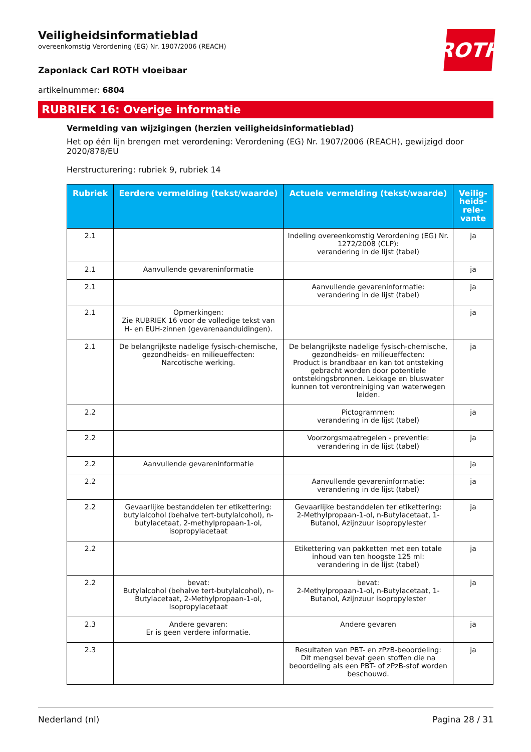ROTH
Veiligheidsinformatieblad
overeenkomstig Verordening (EG) Nr. 1907/2006 (REACH)
Zaponlack Carl ROTH vloeibaar
artikelnummer: 6804
RUBRIEK 16: Overige informatie
Vermelding van wijzigingen (herzien veiligheidsinformatieblad)
Het op één lijn brengen met verordening: Verordening (EG) Nr. 1907/2006 (REACH), gewijzigd door 2020/878/EU
Herstructurering: rubriek 9, rubriek 14
| Rubriek | Eerdere vermelding (tekst/waarde) | Actuele vermelding (tekst/waarde) | Veilig-heids-rele-vante |
| --- | --- | --- | --- |
| 2.1 | | Indeling overeenkomstig Verordening (EG) Nr. 1272/2008 (CLP): verandering in de lijst (tabel) | ja |
| 2.1 | Aanvullende gevareninformatie | | ja |
| 2.1 | | Aanvullende gevareninformatie: verandering in de lijst (tabel) | ja |
| 2.1 | Opmerkingen: Zie RUBRIEK 16 voor de volledige tekst van H- en EUH-zinnen (gevarenaanduidingen). | | ja |
| 2.1 | De belangrijkste nadelige fysisch-chemische, gezondheids- en milieueffecten: Narcotische werking. | De belangrijkste nadelige fysisch-chemische, gezondheids- en milieueffecten: Product is brandbaar en kan tot ontsteking gebracht worden door potentiele ontstekingsbronnen. Lekkage en bluswater kunnen tot verontreiniging van waterwegen leiden. | ja |
| 2.2 | | Pictogrammen: verandering in de lijst (tabel) | ja |
| 2.2 | | Voorzorgsmaatregelen - preventie: verandering in de lijst (tabel) | ja |
| 2.2 | Aanvullende gevareninformatie | | ja |
| 2.2 | | Aanvullende gevareninformatie: verandering in de lijst (tabel) | ja |
| 2.2 | Gevaarlijke bestanddelen ter etikettering: butylalcohol (behalve tert-butylalcohol), n-butylacetaat, 2-methylpropaan-1-ol, isopropylacetaat | Gevaarlijke bestanddelen ter etikettering: 2-Methylpropaan-1-ol, n-Butylacetaat, 1-Butanol, Azijnzuur isopropylester | ja |
| 2.2 | | Etikettering van pakketten met een totale inhoud van ten hoogste 125 ml: verandering in de lijst (tabel) | ja |
| 2.2 | bevat: Butylalcohol (behalve tert-butylalcohol), n-Butylacetaat, 2-Methylpropaan-1-ol, Isopropylacetaat | bevat: 2-Methylpropaan-1-ol, n-Butylacetaat, 1-Butanol, Azijnzuur isopropylester | ja |
| 2.3 | Andere gevaren: Er is geen verdere informatie. | Andere gevaren | ja |
| 2.3 | | Resultaten van PBT- en zPzB-beoordeling: Dit mengsel bevat geen stoffen die na beoordeling als een PBT- of zPzB-stof worden beschouwd. | ja |
Nederland (nl) Pagina 28 / 31